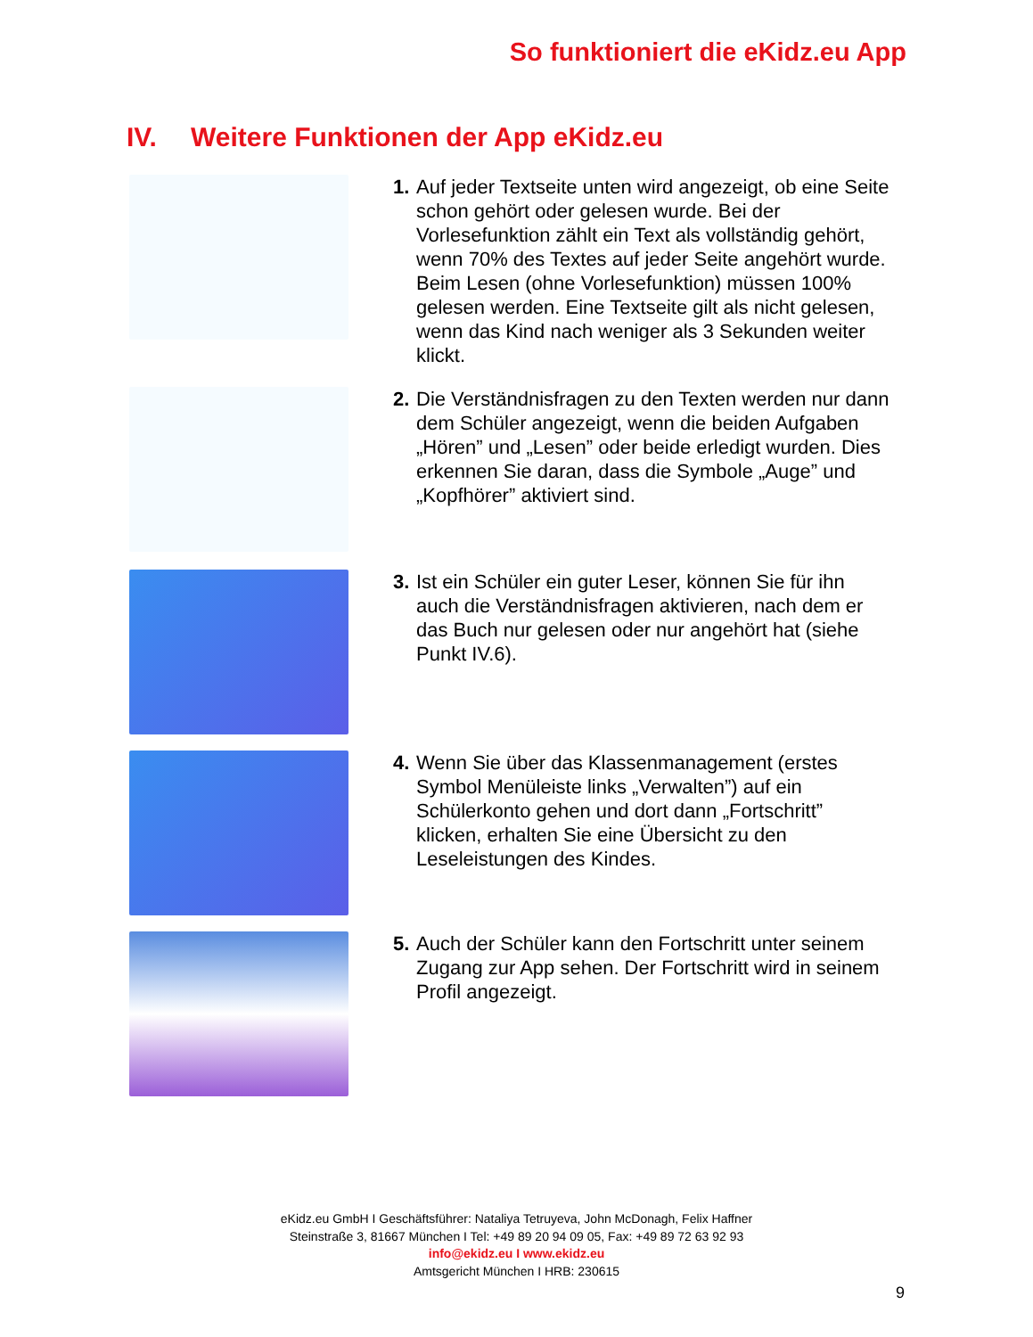So funktioniert die eKidz.eu App
IV. Weitere Funktionen der App eKidz.eu
1.
Auf jeder Textseite unten wird angezeigt, ob eine Seite schon gehört oder gelesen wurde. Bei der Vorlesefunktion zählt ein Text als vollständig gehört, wenn 70% des Textes auf jeder Seite angehört wurde. Beim Lesen (ohne Vorlesefunktion) müssen 100% gelesen werden. Eine Textseite gilt als nicht gelesen, wenn das Kind nach weniger als 3 Sekunden weiter klickt.
2.
Die Verständnisfragen zu den Texten werden nur dann dem Schüler angezeigt, wenn die beiden Aufgaben „Hören” und „Lesen” oder beide erledigt wurden. Dies erkennen Sie daran, dass die Symbole „Auge” und „Kopfhörer” aktiviert sind.
3.
Ist ein Schüler ein guter Leser, können Sie für ihn auch die Verständnisfragen aktivieren, nach dem er das Buch nur gelesen oder nur angehört hat (siehe Punkt IV.6).
4.
Wenn Sie über das Klassenmanagement (erstes Symbol Menüleiste links „Verwalten”) auf ein Schülerkonto gehen und dort dann „Fortschritt” klicken, erhalten Sie eine Übersicht zu den Leseleistungen des Kindes.
5.
Auch der Schüler kann den Fortschritt unter seinem Zugang zur App sehen. Der Fortschritt wird in seinem Profil angezeigt.
eKidz.eu GmbH I Geschäftsführer: Nataliya Tetruyeva, John McDonagh, Felix Haffner
Steinstraße 3, 81667 München I Tel: +49 89 20 94 09 05, Fax: +49 89 72 63 92 93
info@ekidz.eu I www.ekidz.eu
Amtsgericht München I HRB: 230615
9